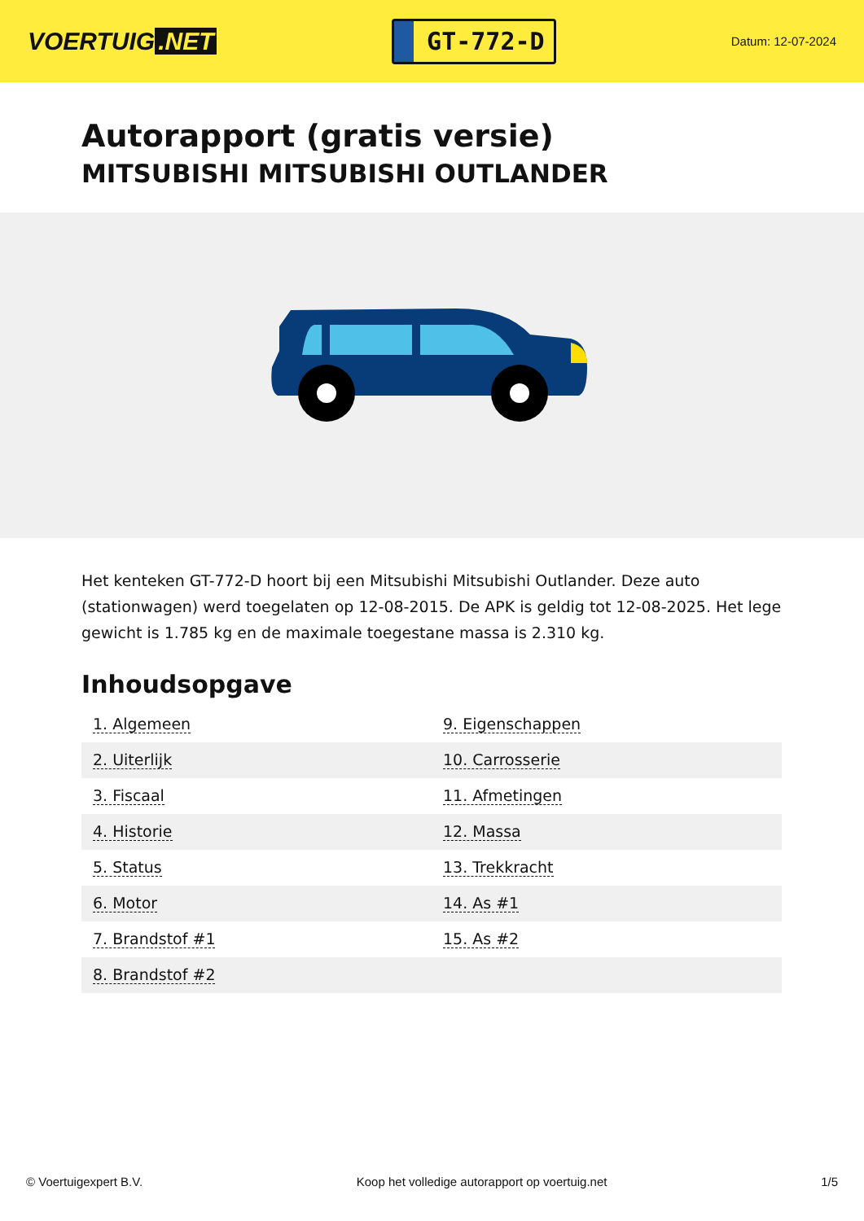VOERTUIG.NET
GT-772-D
Datum: 12-07-2024
Autorapport (gratis versie)
MITSUBISHI MITSUBISHI OUTLANDER
Het kenteken GT-772-D hoort bij een Mitsubishi Mitsubishi Outlander. Deze auto (stationwagen) werd toegelaten op 12-08-2015. De APK is geldig tot 12-08-2025. Het lege gewicht is 1.785 kg en de maximale toegestane massa is 2.310 kg.
Inhoudsopgave
| 1. Algemeen | 9. Eigenschappen |
| 2. Uiterlijk | 10. Carrosserie |
| 3. Fiscaal | 11. Afmetingen |
| 4. Historie | 12. Massa |
| 5. Status | 13. Trekkracht |
| 6. Motor | 14. As #1 |
| 7. Brandstof #1 | 15. As #2 |
| 8. Brandstof #2 | |
© Voertuigexpert B.V. Koop het volledige autorapport op voertuig.net 1/5